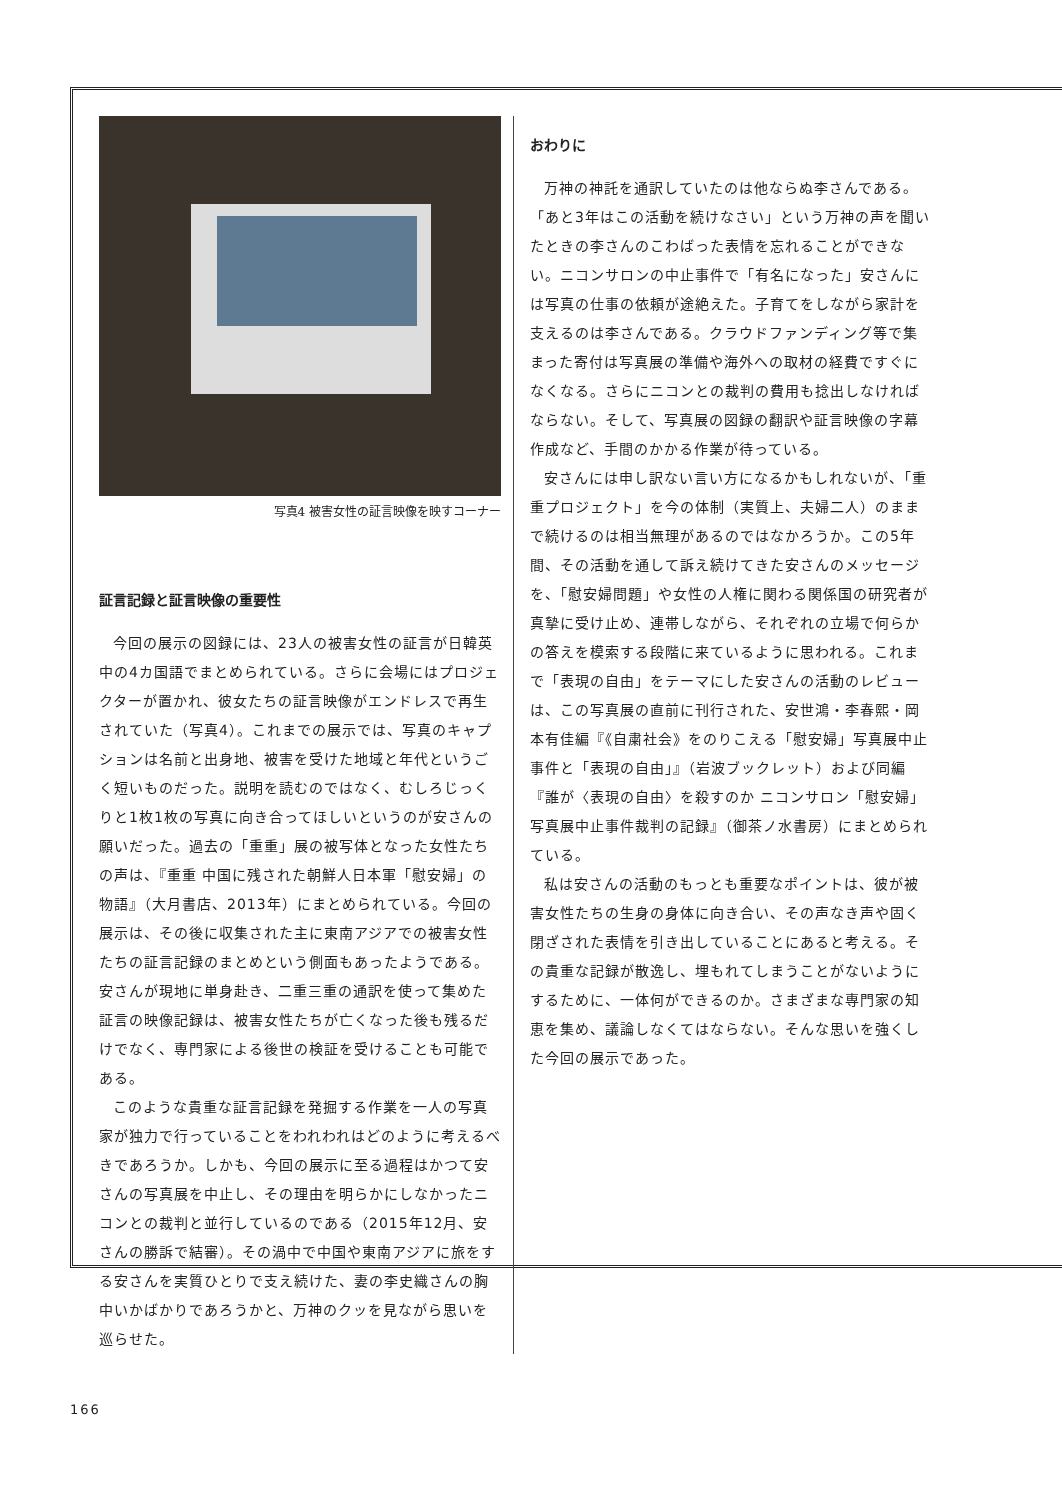写真4 被害女性の証言映像を映すコーナー
証言記録と証言映像の重要性
今回の展示の図録には、23人の被害女性の証言が日韓英中の4カ国語でまとめられている。さらに会場にはプロジェクターが置かれ、彼女たちの証言映像がエンドレスで再生されていた（写真4）。これまでの展示では、写真のキャプションは名前と出身地、被害を受けた地域と年代というごく短いものだった。説明を読むのではなく、むしろじっくりと1枚1枚の写真に向き合ってほしいというのが安さんの願いだった。過去の「重重」展の被写体となった女性たちの声は、『重重 中国に残された朝鮮人日本軍「慰安婦」の物語』（大月書店、2013年）にまとめられている。今回の展示は、その後に収集された主に東南アジアでの被害女性たちの証言記録のまとめという側面もあったようである。安さんが現地に単身赴き、二重三重の通訳を使って集めた証言の映像記録は、被害女性たちが亡くなった後も残るだけでなく、専門家による後世の検証を受けることも可能である。
このような貴重な証言記録を発掘する作業を一人の写真家が独力で行っていることをわれわれはどのように考えるべきであろうか。しかも、今回の展示に至る過程はかつて安さんの写真展を中止し、その理由を明らかにしなかったニコンとの裁判と並行しているのである（2015年12月、安さんの勝訴で結審）。その渦中で中国や東南アジアに旅をする安さんを実質ひとりで支え続けた、妻の李史織さんの胸中いかばかりであろうかと、万神のクッを見ながら思いを巡らせた。
おわりに
万神の神託を通訳していたのは他ならぬ李さんである。「あと3年はこの活動を続けなさい」という万神の声を聞いたときの李さんのこわばった表情を忘れることができない。ニコンサロンの中止事件で「有名になった」安さんには写真の仕事の依頼が途絶えた。子育てをしながら家計を支えるのは李さんである。クラウドファンディング等で集まった寄付は写真展の準備や海外への取材の経費ですぐになくなる。さらにニコンとの裁判の費用も捻出しなければならない。そして、写真展の図録の翻訳や証言映像の字幕作成など、手間のかかる作業が待っている。
安さんには申し訳ない言い方になるかもしれないが、「重重プロジェクト」を今の体制（実質上、夫婦二人）のままで続けるのは相当無理があるのではなかろうか。この5年間、その活動を通して訴え続けてきた安さんのメッセージを、「慰安婦問題」や女性の人権に関わる関係国の研究者が真摯に受け止め、連帯しながら、それぞれの立場で何らかの答えを模索する段階に来ているように思われる。これまで「表現の自由」をテーマにした安さんの活動のレビューは、この写真展の直前に刊行された、安世鴻・李春熙・岡本有佳編『《自粛社会》をのりこえる「慰安婦」写真展中止事件と「表現の自由」』（岩波ブックレット）および同編『誰が〈表現の自由〉を殺すのか ニコンサロン「慰安婦」写真展中止事件裁判の記録』（御茶ノ水書房）にまとめられている。
私は安さんの活動のもっとも重要なポイントは、彼が被害女性たちの生身の身体に向き合い、その声なき声や固く閉ざされた表情を引き出していることにあると考える。その貴重な記録が散逸し、埋もれてしまうことがないようにするために、一体何ができるのか。さまざまな専門家の知恵を集め、議論しなくてはならない。そんな思いを強くした今回の展示であった。
166